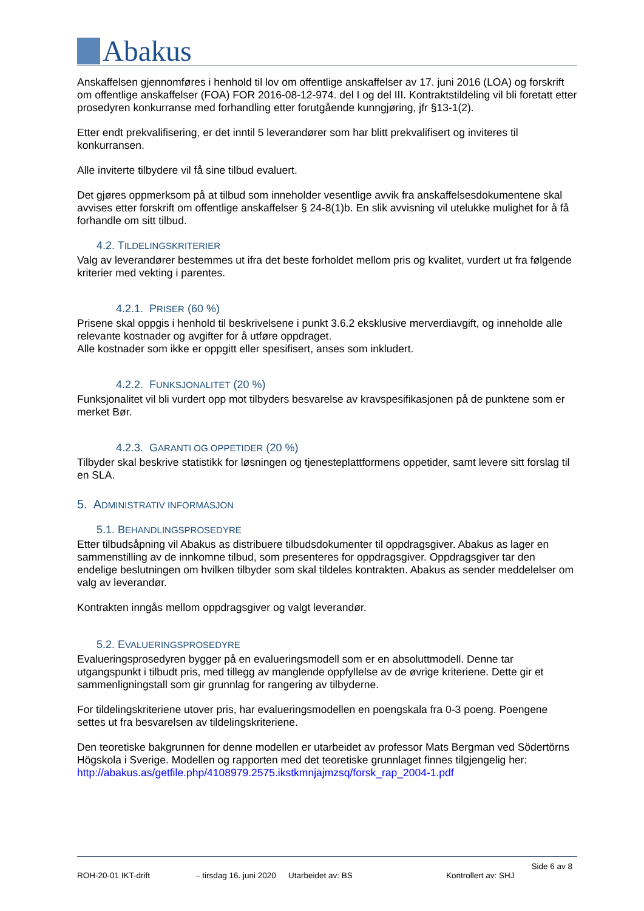Abakus
Anskaffelsen gjennomføres i henhold til lov om offentlige anskaffelser av 17. juni 2016 (LOA) og forskrift om offentlige anskaffelser (FOA) FOR 2016-08-12-974. del I og del III. Kontraktstildeling vil bli foretatt etter prosedyren konkurranse med forhandling etter forutgående kunngjøring, jfr §13-1(2).
Etter endt prekvalifisering, er det inntil 5 leverandører som har blitt prekvalifisert og inviteres til konkurransen.
Alle inviterte tilbydere vil få sine tilbud evaluert.
Det gjøres oppmerksom på at tilbud som inneholder vesentlige avvik fra anskaffelsesdokumentene skal avvises etter forskrift om offentlige anskaffelser § 24-8(1)b. En slik avvisning vil utelukke mulighet for å få forhandle om sitt tilbud.
4.2. TILDELINGSKRITERIER
Valg av leverandører bestemmes ut ifra det beste forholdet mellom pris og kvalitet, vurdert ut fra følgende kriterier med vekting i parentes.
4.2.1. PRISER (60 %)
Prisene skal oppgis i henhold til beskrivelsene i punkt 3.6.2 eksklusive merverdiavgift, og inneholde alle relevante kostnader og avgifter for å utføre oppdraget.
Alle kostnader som ikke er oppgitt eller spesifisert, anses som inkludert.
4.2.2. FUNKSJONALITET (20 %)
Funksjonalitet vil bli vurdert opp mot tilbyders besvarelse av kravspesifikasjonen på de punktene som er merket Bør.
4.2.3. GARANTI OG OPPETIDER (20 %)
Tilbyder skal beskrive statistikk for løsningen og tjenesteplattformens oppetider, samt levere sitt forslag til en SLA.
5. ADMINISTRATIV INFORMASJON
5.1. BEHANDLINGSPROSEDYRE
Etter tilbudsåpning vil Abakus as distribuere tilbudsdokumenter til oppdragsgiver. Abakus as lager en sammenstilling av de innkomne tilbud, som presenteres for oppdragsgiver. Oppdragsgiver tar den endelige beslutningen om hvilken tilbyder som skal tildeles kontrakten. Abakus as sender meddelelser om valg av leverandør.
Kontrakten inngås mellom oppdragsgiver og valgt leverandør.
5.2. EVALUERINGSPROSEDYRE
Evalueringsprosedyren bygger på en evalueringsmodell som er en absoluttmodell. Denne tar utgangspunkt i tilbudt pris, med tillegg av manglende oppfyllelse av de øvrige kriteriene. Dette gir et sammenligningstall som gir grunnlag for rangering av tilbyderne.
For tildelingskriteriene utover pris, har evalueringsmodellen en poengskala fra 0-3 poeng. Poengene settes ut fra besvarelsen av tildelingskriteriene.
Den teoretiske bakgrunnen for denne modellen er utarbeidet av professor Mats Bergman ved Södertörns Högskola i Sverige. Modellen og rapporten med det teoretiske grunnlaget finnes tilgjengelig her: http://abakus.as/getfile.php/4108979.2575.ikstkmnjajmzsq/forsk_rap_2004-1.pdf
Side 6 av 8
ROH-20-01 IKT-drift – tirsdag 16. juni 2020 Utarbeidet av: BS Kontrollert av: SHJ